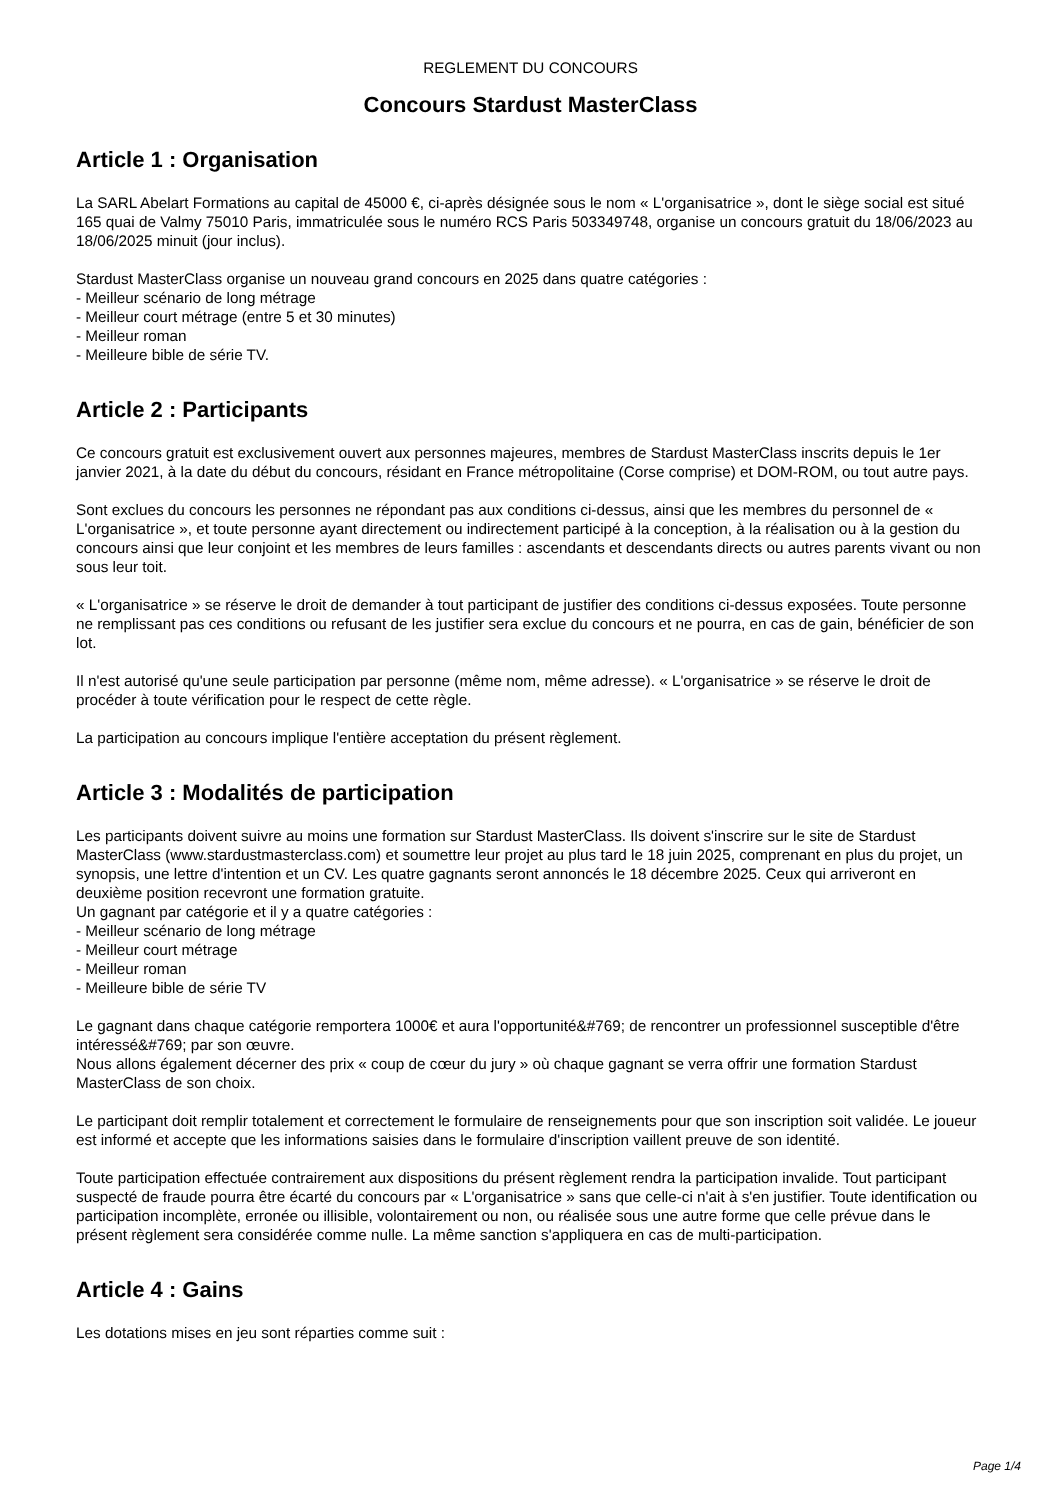REGLEMENT DU CONCOURS
Concours Stardust MasterClass
Article 1 : Organisation
La SARL Abelart Formations au capital de 45000 €, ci-après désignée sous le nom « L'organisatrice », dont le siège social est situé 165 quai de Valmy 75010 Paris, immatriculée sous le numéro RCS Paris 503349748, organise un concours gratuit du 18/06/2023 au 18/06/2025 minuit (jour inclus).
Stardust MasterClass organise un nouveau grand concours en 2025 dans quatre catégories :
- Meilleur scénario de long métrage
- Meilleur court métrage (entre 5 et 30 minutes)
- Meilleur roman
- Meilleure bible de série TV.
Article 2 : Participants
Ce concours gratuit est exclusivement ouvert aux personnes majeures, membres de Stardust MasterClass inscrits depuis le 1er janvier 2021, à la date du début du concours, résidant en France métropolitaine (Corse comprise) et DOM-ROM, ou tout autre pays.
Sont exclues du concours les personnes ne répondant pas aux conditions ci-dessus, ainsi que les membres du personnel de « L'organisatrice », et toute personne ayant directement ou indirectement participé à la conception, à la réalisation ou à la gestion du concours ainsi que leur conjoint et les membres de leurs familles : ascendants et descendants directs ou autres parents vivant ou non sous leur toit.
« L'organisatrice » se réserve le droit de demander à tout participant de justifier des conditions ci-dessus exposées. Toute personne ne remplissant pas ces conditions ou refusant de les justifier sera exclue du concours et ne pourra, en cas de gain, bénéficier de son lot.
Il n'est autorisé qu'une seule participation par personne (même nom, même adresse). « L'organisatrice » se réserve le droit de procéder à toute vérification pour le respect de cette règle.
La participation au concours implique l'entière acceptation du présent règlement.
Article 3 : Modalités de participation
Les participants doivent suivre au moins une formation sur Stardust MasterClass. Ils doivent s'inscrire sur le site de Stardust MasterClass (www.stardustmasterclass.com) et soumettre leur projet au plus tard le 18 juin 2025, comprenant en plus du projet, un synopsis, une lettre d'intention et un CV. Les quatre gagnants seront annoncés le 18 décembre 2025. Ceux qui arriveront en deuxième position recevront une formation gratuite.
Un gagnant par catégorie et il y a quatre catégories :
- Meilleur scénario de long métrage
- Meilleur court métrage
- Meilleur roman
- Meilleure bible de série TV
Le gagnant dans chaque catégorie remportera 1000€ et aura l'opportunité&#769; de rencontrer un professionnel susceptible d'être intéressé&#769; par son œuvre.
Nous allons également décerner des prix « coup de cœur du jury » où chaque gagnant se verra offrir une formation Stardust MasterClass de son choix.
Le participant doit remplir totalement et correctement le formulaire de renseignements pour que son inscription soit validée. Le joueur est informé et accepte que les informations saisies dans le formulaire d'inscription vaillent preuve de son identité.
Toute participation effectuée contrairement aux dispositions du présent règlement rendra la participation invalide. Tout participant suspecté de fraude pourra être écarté du concours par « L'organisatrice » sans que celle-ci n'ait à s'en justifier. Toute identification ou participation incomplète, erronée ou illisible, volontairement ou non, ou réalisée sous une autre forme que celle prévue dans le présent règlement sera considérée comme nulle. La même sanction s'appliquera en cas de multi-participation.
Article 4 : Gains
Les dotations mises en jeu sont réparties comme suit :
Page 1/4